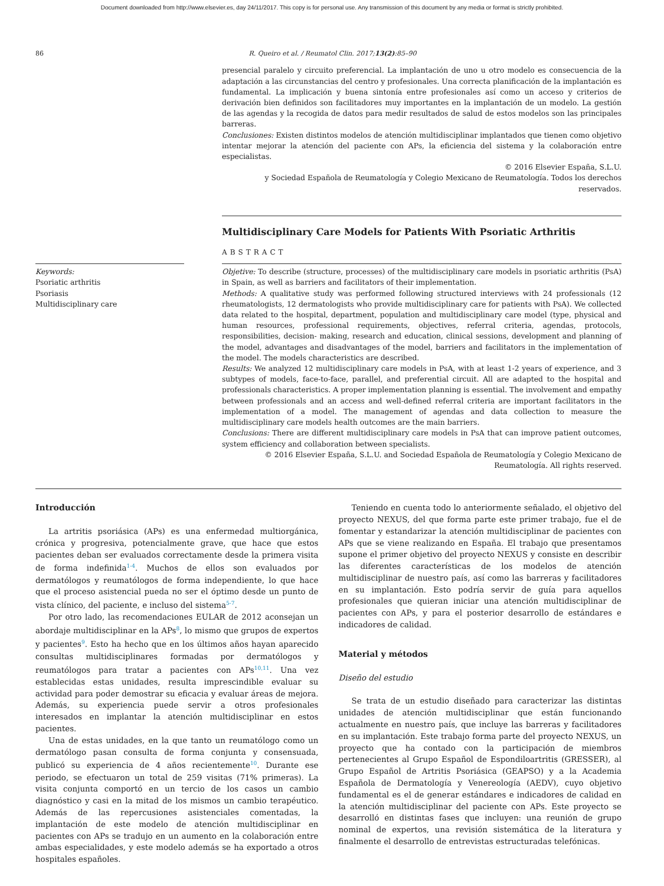Document downloaded from http://www.elsevier.es, day 24/11/2017. This copy is for personal use. Any transmission of this document by any media or format is strictly prohibited.
86 R. Queiro et al. / Reumatol Clin. 2017;13(2):85–90
presencial paralelo y circuito preferencial. La implantación de uno u otro modelo es consecuencia de la adaptación a las circunstancias del centro y profesionales. Una correcta planificación de la implantación es fundamental. La implicación y buena sintonía entre profesionales así como un acceso y criterios de derivación bien definidos son facilitadores muy importantes en la implantación de un modelo. La gestión de las agendas y la recogida de datos para medir resultados de salud de estos modelos son las principales barreras.
Conclusiones: Existen distintos modelos de atención multidisciplinar implantados que tienen como objetivo intentar mejorar la atención del paciente con APs, la eficiencia del sistema y la colaboración entre especialistas.
© 2016 Elsevier España, S.L.U.
y Sociedad Española de Reumatología y Colegio Mexicano de Reumatología. Todos los derechos reservados.
Multidisciplinary Care Models for Patients With Psoriatic Arthritis
ABSTRACT
Keywords:
Psoriatic arthritis
Psoriasis
Multidisciplinary care
Objetive: To describe (structure, processes) of the multidisciplinary care models in psoriatic arthritis (PsA) in Spain, as well as barriers and facilitators of their implementation.
Methods: A qualitative study was performed following structured interviews with 24 professionals (12 rheumatologists, 12 dermatologists who provide multidisciplinary care for patients with PsA). We collected data related to the hospital, department, population and multidisciplinary care model (type, physical and human resources, professional requirements, objectives, referral criteria, agendas, protocols, responsibilities, decision- making, research and education, clinical sessions, development and planning of the model, advantages and disadvantages of the model, barriers and facilitators in the implementation of the model. The models characteristics are described.
Results: We analyzed 12 multidisciplinary care models in PsA, with at least 1-2 years of experience, and 3 subtypes of models, face-to-face, parallel, and preferential circuit. All are adapted to the hospital and professionals characteristics. A proper implementation planning is essential. The involvement and empathy between professionals and an access and well-defined referral criteria are important facilitators in the implementation of a model. The management of agendas and data collection to measure the multidisciplinary care models health outcomes are the main barriers.
Conclusions: There are different multidisciplinary care models in PsA that can improve patient outcomes, system efficiency and collaboration between specialists.
© 2016 Elsevier España, S.L.U. and Sociedad Española de Reumatología y Colegio Mexicano de Reumatología. All rights reserved.
Introducción
La artritis psoriásica (APs) es una enfermedad multiorgánica, crónica y progresiva, potencialmente grave, que hace que estos pacientes deban ser evaluados correctamente desde la primera visita de forma indefinida<sup>1-4</sup>. Muchos de ellos son evaluados por dermatólogos y reumatólogos de forma independiente, lo que hace que el proceso asistencial pueda no ser el óptimo desde un punto de vista clínico, del paciente, e incluso del sistema<sup>5-7</sup>.
Por otro lado, las recomendaciones EULAR de 2012 aconsejan un abordaje multidisciplinar en la APs<sup>8</sup>, lo mismo que grupos de expertos y pacientes<sup>9</sup>. Esto ha hecho que en los últimos años hayan aparecido consultas multidisciplinares formadas por dermatólogos y reumatólogos para tratar a pacientes con APs<sup>10,11</sup>. Una vez establecidas estas unidades, resulta imprescindible evaluar su actividad para poder demostrar su eficacia y evaluar áreas de mejora. Además, su experiencia puede servir a otros profesionales interesados en implantar la atención multidisciplinar en estos pacientes.
Una de estas unidades, en la que tanto un reumatólogo como un dermatólogo pasan consulta de forma conjunta y consensuada, publicó su experiencia de 4 años recientemente<sup>10</sup>. Durante ese periodo, se efectuaron un total de 259 visitas (71% primeras). La visita conjunta comportó en un tercio de los casos un cambio diagnóstico y casi en la mitad de los mismos un cambio terapéutico. Además de las repercusiones asistenciales comentadas, la implantación de este modelo de atención multidisciplinar en pacientes con APs se tradujo en un aumento en la colaboración entre ambas especialidades, y este modelo además se ha exportado a otros hospitales españoles.
Teniendo en cuenta todo lo anteriormente señalado, el objetivo del proyecto NEXUS, del que forma parte este primer trabajo, fue el de fomentar y estandarizar la atención multidisciplinar de pacientes con APs que se viene realizando en España. El trabajo que presentamos supone el primer objetivo del proyecto NEXUS y consiste en describir las diferentes características de los modelos de atención multidisciplinar de nuestro país, así como las barreras y facilitadores en su implantación. Esto podría servir de guía para aquellos profesionales que quieran iniciar una atención multidisciplinar de pacientes con APs, y para el posterior desarrollo de estándares e indicadores de calidad.
Material y métodos
Diseño del estudio
Se trata de un estudio diseñado para caracterizar las distintas unidades de atención multidisciplinar que están funcionando actualmente en nuestro país, que incluye las barreras y facilitadores en su implantación. Este trabajo forma parte del proyecto NEXUS, un proyecto que ha contado con la participación de miembros pertenecientes al Grupo Español de Espondiloartritis (GRESSER), al Grupo Español de Artritis Psoriásica (GEAPSO) y a la Academia Española de Dermatología y Venereología (AEDV), cuyo objetivo fundamental es el de generar estándares e indicadores de calidad en la atención multidisciplinar del paciente con APs. Este proyecto se desarrolló en distintas fases que incluyen: una reunión de grupo nominal de expertos, una revisión sistemática de la literatura y finalmente el desarrollo de entrevistas estructuradas telefónicas.